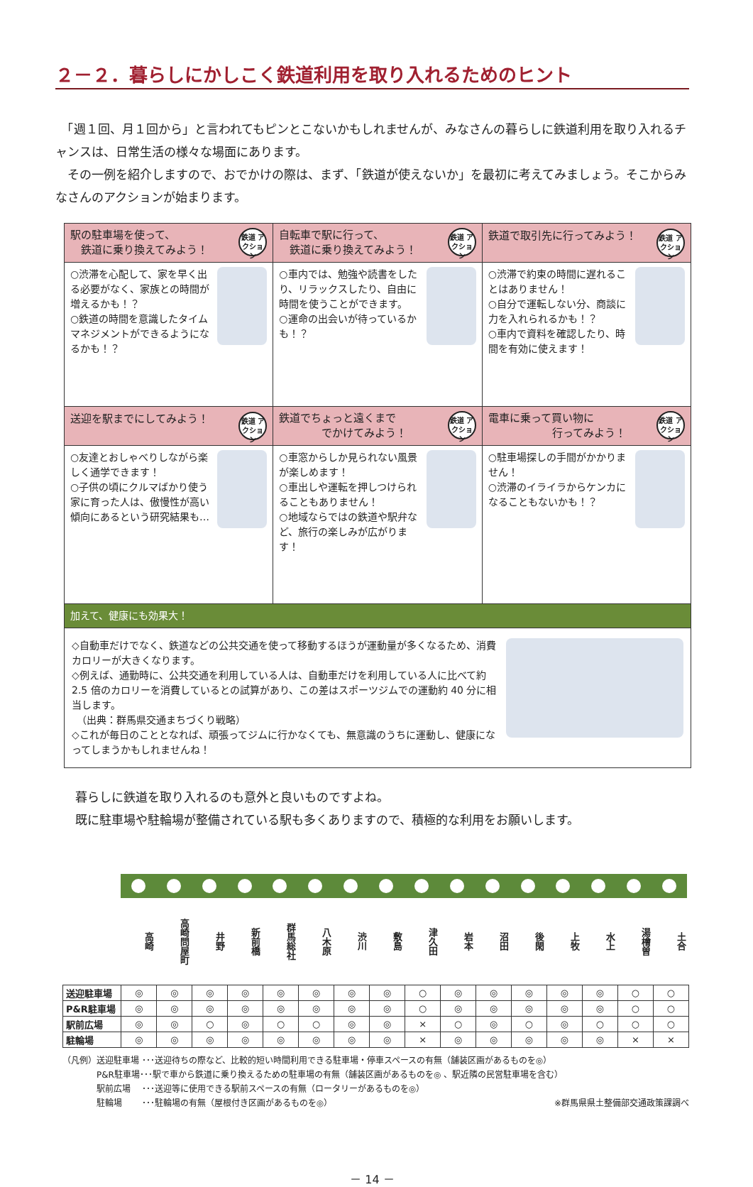２－２．暮らしにかしこく鉄道利用を取り入れるためのヒント
　「週１回、月１回から」と言われてもピンとこないかもしれませんが、みなさんの暮らしに鉄道利用を取り入れるチャンスは、日常生活の様々な場面にあります。
　その一例を紹介しますので、おでかけの際は、まず、「鉄道が使えないか」を最初に考えてみましょう。そこからみなさんのアクションが始まります。
| 鉄道 アクション 駅の駐車場を使って、 鉄道に乗り換えてみよう！ | 鉄道 アクション 自転車で駅に行って、 鉄道に乗り換えてみよう！ | 鉄道 アクション 鉄道で取引先に行ってみよう！ |
| ○渋滞を心配して、家を早く出る必要がなく、家族との時間が増えるかも！？ ○鉄道の時間を意識したタイムマネジメントができるようになるかも！？ | ○車内では、勉強や読書をしたり、リラックスしたり、自由に時間を使うことができます。 ○運命の出会いが待っているかも！？ | ○渋滞で約束の時間に遅れることはありません！ ○自分で運転しない分、商談に力を入れられるかも！？ ○車内で資料を確認したり、時間を有効に使えます！ |
| 鉄道 アクション 送迎を駅までにしてみよう！ | 鉄道 アクション 鉄道でちょっと遠くまで でかけてみよう！ | 鉄道 アクション 電車に乗って買い物に 行ってみよう！ |
| ○友達とおしゃべりしながら楽しく通学できます！ ○子供の頃にクルマばかり使う家に育った人は、傲慢性が高い傾向にあるという研究結果も… | ○車窓からしか見られない風景が楽しめます！ ○車出しや運転を押しつけられることもありません！ ○地域ならではの鉄道や駅弁など、旅行の楽しみが広がります！ | ○駐車場探しの手間がかかりません！ ○渋滞のイライラからケンカになることもないかも！？ |
| 加えて、健康にも効果大！ | | |
| ◇自動車だけでなく、鉄道などの公共交通を使って移動するほうが運動量が多くなるため、消費カロリーが大きくなります。 ◇例えば、通勤時に、公共交通を利用している人は、自動車だけを利用している人に比べて約 2.5 倍のカロリーを消費しているとの試算があり、この差はスポーツジムでの運動約 40 分に相当します。 （出典：群馬県交通まちづくり戦略） ◇これが毎日のこととなれば、頑張ってジムに行かなくても、無意識のうちに運動し、健康になってしまうかもしれませんね！ | | |
暮らしに鉄道を取り入れるのも意外と良いものですよね。
既に駐車場や駐輪場が整備されている駅も多くありますので、積極的な利用をお願いします。
| | 高崎 | 高崎問屋町 | 井野 | 新前橋 | 群馬総社 | 八木原 | 渋川 | 敷島 | 津久田 | 岩本 | 沼田 | 後閑 | 上牧 | 水上 | 湯檜曽 | 土合 |
| --- | --- | --- | --- | --- | --- | --- | --- | --- | --- | --- | --- | --- | --- | --- | --- | --- |
| 送迎駐車場 | ◎ | ◎ | ◎ | ◎ | ◎ | ◎ | ◎ | ◎ | ○ | ◎ | ◎ | ◎ | ◎ | ◎ | ○ | ○ |
| P&R駐車場 | ◎ | ◎ | ◎ | ◎ | ◎ | ◎ | ◎ | ◎ | ○ | ◎ | ◎ | ◎ | ◎ | ◎ | ○ | ○ |
| 駅前広場 | ◎ | ◎ | ○ | ◎ | ○ | ○ | ◎ | ◎ | × | ○ | ◎ | ○ | ◎ | ○ | ○ | ○ |
| 駐輪場 | ◎ | ◎ | ◎ | ◎ | ◎ | ◎ | ◎ | ◎ | × | ◎ | ◎ | ◎ | ◎ | ◎ | × | × |
（凡例）送迎駐車場 ･･･送迎待ちの際など、比較的短い時間利用できる駐車場・停車スペースの有無（舗装区画があるものを◎）
　　　　P&R駐車場･･･駅で車から鉄道に乗り換えるための駐車場の有無（舗装区画があるものを◎ 、駅近隣の民営駐車場を含む）
　　　　駅前広場　 ･･･送迎等に使用できる駅前スペースの有無（ロータリーがあるものを◎）
　　　　駐輪場　　 ･･･駐輪場の有無（屋根付き区画があるものを◎） ※群馬県県土整備部交通政策課調べ
－ 14 －